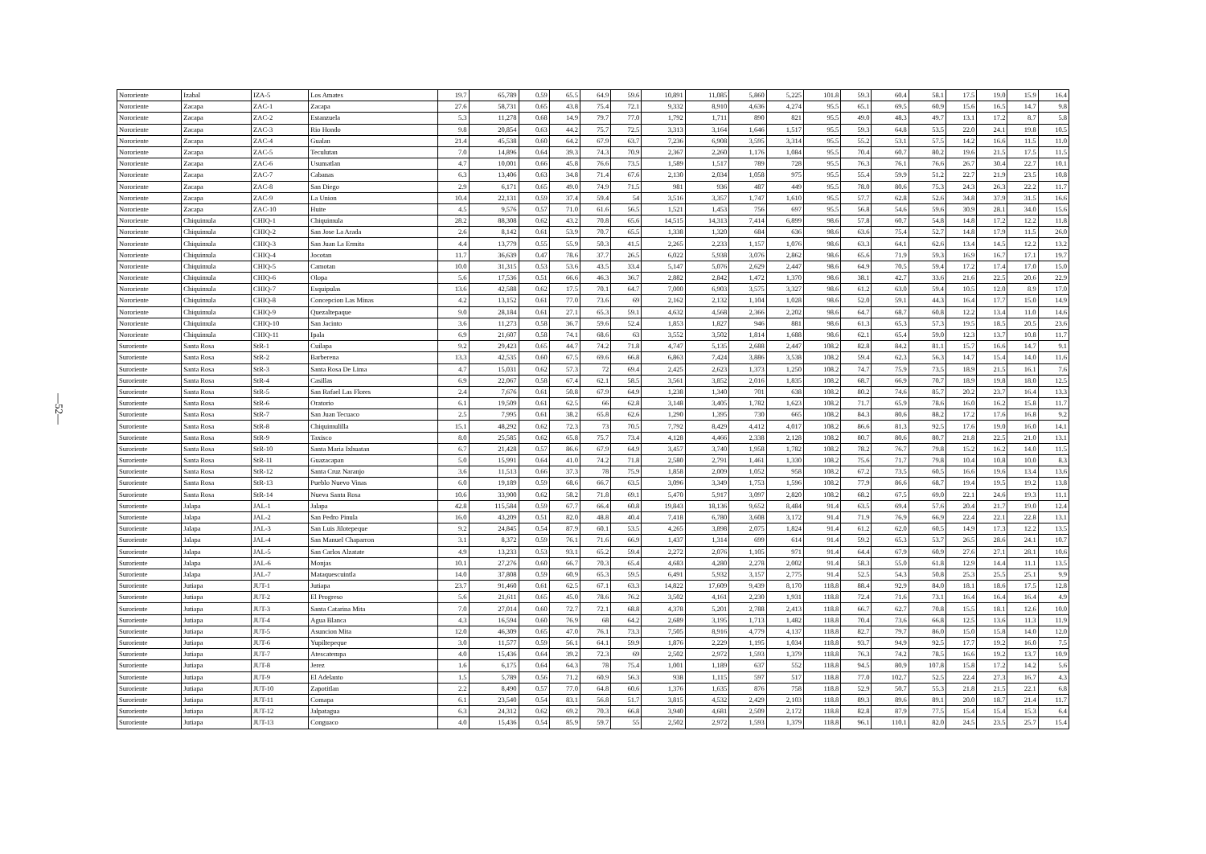—52—
| Nororiente | Izabal | IZA-5 | Los Amates | 19.7 | 65,789 | 0.59 | 65.5 | 64.9 | 59.6 | 10,891 | 11,085 | 5,860 | 5,225 | 101.8 | 59.3 | 60.4 | 58.1 | 17.5 | 19.0 | 15.9 | 16.4 |
| Nororiente | Zacapa | ZAC-1 | Zacapa | 27.6 | 58,731 | 0.65 | 43.8 | 75.4 | 72.1 | 9,332 | 8,910 | 4,636 | 4,274 | 95.5 | 65.1 | 69.5 | 60.9 | 15.6 | 16.5 | 14.7 | 9.8 |
| Nororiente | Zacapa | ZAC-2 | Estanzuela | 5.3 | 11,278 | 0.68 | 14.9 | 79.7 | 77.0 | 1,792 | 1,711 | 890 | 821 | 95.5 | 49.0 | 48.3 | 49.7 | 13.1 | 17.2 | 8.7 | 5.8 |
| Nororiente | Zacapa | ZAC-3 | Rio Hondo | 9.8 | 20,854 | 0.63 | 44.2 | 75.7 | 72.5 | 3,313 | 3,164 | 1,646 | 1,517 | 95.5 | 59.3 | 64.8 | 53.5 | 22.0 | 24.1 | 19.8 | 10.5 |
| Nororiente | Zacapa | ZAC-4 | Gualan | 21.4 | 45,538 | 0.60 | 64.2 | 67.9 | 63.7 | 7,236 | 6,908 | 3,595 | 3,314 | 95.5 | 55.2 | 53.1 | 57.5 | 14.2 | 16.6 | 11.5 | 11.0 |
| Nororiente | Zacapa | ZAC-5 | Teculutan | 7.0 | 14,896 | 0.64 | 39.3 | 74.3 | 70.9 | 2,367 | 2,260 | 1,176 | 1,084 | 95.5 | 70.4 | 60.7 | 80.2 | 19.6 | 21.5 | 17.5 | 11.5 |
| Nororiente | Zacapa | ZAC-6 | Usumatlan | 4.7 | 10,001 | 0.66 | 45.8 | 76.6 | 73.5 | 1,589 | 1,517 | 789 | 728 | 95.5 | 76.3 | 76.1 | 76.6 | 26.7 | 30.4 | 22.7 | 10.1 |
| Nororiente | Zacapa | ZAC-7 | Cabanas | 6.3 | 13,406 | 0.63 | 34.8 | 71.4 | 67.6 | 2,130 | 2,034 | 1,058 | 975 | 95.5 | 55.4 | 59.9 | 51.2 | 22.7 | 21.9 | 23.5 | 10.8 |
| Nororiente | Zacapa | ZAC-8 | San Diego | 2.9 | 6,171 | 0.65 | 49.0 | 74.9 | 71.5 | 981 | 936 | 487 | 449 | 95.5 | 78.0 | 80.6 | 75.3 | 24.3 | 26.3 | 22.2 | 11.7 |
| Nororiente | Zacapa | ZAC-9 | La Union | 10.4 | 22,131 | 0.59 | 37.4 | 59.4 | 54 | 3,516 | 3,357 | 1,747 | 1,610 | 95.5 | 57.7 | 62.8 | 52.6 | 34.8 | 37.9 | 31.5 | 16.6 |
| Nororiente | Zacapa | ZAC-10 | Huite | 4.5 | 9,576 | 0.57 | 71.0 | 61.6 | 56.5 | 1,521 | 1,453 | 756 | 697 | 95.5 | 56.8 | 54.6 | 59.6 | 30.9 | 28.1 | 34.0 | 15.6 |
| Nororiente | Chiquimula | CHIQ-1 | Chiquimula | 28.2 | 88,308 | 0.62 | 43.2 | 70.8 | 65.6 | 14,515 | 14,313 | 7,414 | 6,899 | 98.6 | 57.8 | 60.7 | 54.8 | 14.8 | 17.2 | 12.2 | 11.8 |
| Nororiente | Chiquimula | CHIQ-2 | San Jose La Arada | 2.6 | 8,142 | 0.61 | 53.9 | 70.7 | 65.5 | 1,338 | 1,320 | 684 | 636 | 98.6 | 63.6 | 75.4 | 52.7 | 14.8 | 17.9 | 11.5 | 26.0 |
| Nororiente | Chiquimula | CHIQ-3 | San Juan La Ermita | 4.4 | 13,779 | 0.55 | 55.9 | 50.3 | 41.5 | 2,265 | 2,233 | 1,157 | 1,076 | 98.6 | 63.3 | 64.1 | 62.6 | 13.4 | 14.5 | 12.2 | 13.2 |
| Nororiente | Chiquimula | CHIQ-4 | Jocotan | 11.7 | 36,639 | 0.47 | 78.6 | 37.7 | 26.5 | 6,022 | 5,938 | 3,076 | 2,862 | 98.6 | 65.6 | 71.9 | 59.3 | 16.9 | 16.7 | 17.1 | 19.7 |
| Nororiente | Chiquimula | CHIQ-5 | Camotan | 10.0 | 31,315 | 0.53 | 53.6 | 43.5 | 33.4 | 5,147 | 5,076 | 2,629 | 2,447 | 98.6 | 64.9 | 70.5 | 59.4 | 17.2 | 17.4 | 17.0 | 15.0 |
| Nororiente | Chiquimula | CHIQ-6 | Olopa | 5.6 | 17,536 | 0.51 | 66.6 | 46.3 | 36.7 | 2,882 | 2,842 | 1,472 | 1,370 | 98.6 | 38.1 | 42.7 | 33.6 | 21.6 | 22.5 | 20.6 | 22.9 |
| Nororiente | Chiquimula | CHIQ-7 | Esquipulas | 13.6 | 42,588 | 0.62 | 17.5 | 70.1 | 64.7 | 7,000 | 6,903 | 3,575 | 3,327 | 98.6 | 61.2 | 63.0 | 59.4 | 10.5 | 12.0 | 8.9 | 17.0 |
| Nororiente | Chiquimula | CHIQ-8 | Concepcion Las Minas | 4.2 | 13,152 | 0.61 | 77.0 | 73.6 | 69 | 2,162 | 2,132 | 1,104 | 1,028 | 98.6 | 52.0 | 59.1 | 44.3 | 16.4 | 17.7 | 15.0 | 14.9 |
| Nororiente | Chiquimula | CHIQ-9 | Quezaltepaque | 9.0 | 28,184 | 0.61 | 27.1 | 65.3 | 59.1 | 4,632 | 4,568 | 2,366 | 2,202 | 98.6 | 64.7 | 68.7 | 60.8 | 12.2 | 13.4 | 11.0 | 14.6 |
| Nororiente | Chiquimula | CHIQ-10 | San Jacinto | 3.6 | 11,273 | 0.58 | 36.7 | 59.6 | 52.4 | 1,853 | 1,827 | 946 | 881 | 98.6 | 61.3 | 65.3 | 57.3 | 19.5 | 18.5 | 20.5 | 23.6 |
| Nororiente | Chiquimula | CHIQ-11 | Ipala | 6.9 | 21,607 | 0.58 | 74.1 | 68.6 | 63 | 3,552 | 3,502 | 1,814 | 1,688 | 98.6 | 62.1 | 65.4 | 59.0 | 12.3 | 13.7 | 10.8 | 11.7 |
| Suroriente | Santa Rosa | StR-1 | Cuilapa | 9.2 | 29,423 | 0.65 | 44.7 | 74.2 | 71.8 | 4,747 | 5,135 | 2,688 | 2,447 | 108.2 | 82.8 | 84.2 | 81.1 | 15.7 | 16.6 | 14.7 | 9.1 |
| Suroriente | Santa Rosa | StR-2 | Barberena | 13.3 | 42,535 | 0.60 | 67.5 | 69.6 | 66.8 | 6,863 | 7,424 | 3,886 | 3,538 | 108.2 | 59.4 | 62.3 | 56.3 | 14.7 | 15.4 | 14.0 | 11.6 |
| Suroriente | Santa Rosa | StR-3 | Santa Rosa De Lima | 4.7 | 15,031 | 0.62 | 57.3 | 72 | 69.4 | 2,425 | 2,623 | 1,373 | 1,250 | 108.2 | 74.7 | 75.9 | 73.5 | 18.9 | 21.5 | 16.1 | 7.6 |
| Suroriente | Santa Rosa | StR-4 | Casillas | 6.9 | 22,067 | 0.58 | 67.4 | 62.1 | 58.5 | 3,561 | 3,852 | 2,016 | 1,835 | 108.2 | 68.7 | 66.9 | 70.7 | 18.9 | 19.8 | 18.0 | 12.5 |
| Suroriente | Santa Rosa | StR-5 | San Rafael Las Flores | 2.4 | 7,676 | 0.61 | 50.8 | 67.9 | 64.9 | 1,238 | 1,340 | 701 | 638 | 108.2 | 80.2 | 74.6 | 85.7 | 20.2 | 23.7 | 16.4 | 13.3 |
| Suroriente | Santa Rosa | StR-6 | Oratorio | 6.1 | 19,509 | 0.61 | 62.5 | 66 | 62.8 | 3,148 | 3,405 | 1,782 | 1,623 | 108.2 | 71.7 | 65.9 | 78.6 | 16.0 | 16.2 | 15.8 | 11.7 |
| Suroriente | Santa Rosa | StR-7 | San Juan Tecuaco | 2.5 | 7,995 | 0.61 | 38.2 | 65.8 | 62.6 | 1,290 | 1,395 | 730 | 665 | 108.2 | 84.3 | 80.6 | 88.2 | 17.2 | 17.6 | 16.8 | 9.2 |
| Suroriente | Santa Rosa | StR-8 | Chiquimulilla | 15.1 | 48,292 | 0.62 | 72.3 | 73 | 70.5 | 7,792 | 8,429 | 4,412 | 4,017 | 108.2 | 86.6 | 81.3 | 92.5 | 17.6 | 19.0 | 16.0 | 14.1 |
| Suroriente | Santa Rosa | StR-9 | Taxisco | 8.0 | 25,585 | 0.62 | 65.8 | 75.7 | 73.4 | 4,128 | 4,466 | 2,338 | 2,128 | 108.2 | 80.7 | 80.6 | 80.7 | 21.8 | 22.5 | 21.0 | 13.1 |
| Suroriente | Santa Rosa | StR-10 | Santa Maria Ixhuatan | 6.7 | 21,428 | 0.57 | 86.6 | 67.9 | 64.9 | 3,457 | 3,740 | 1,958 | 1,782 | 108.2 | 78.2 | 76.7 | 79.8 | 15.2 | 16.2 | 14.0 | 11.5 |
| Suroriente | Santa Rosa | StR-11 | Guazacapan | 5.0 | 15,991 | 0.64 | 41.0 | 74.2 | 71.8 | 2,580 | 2,791 | 1,461 | 1,330 | 108.2 | 75.6 | 71.7 | 79.8 | 10.4 | 10.8 | 10.0 | 8.3 |
| Suroriente | Santa Rosa | StR-12 | Santa Cruz Naranjo | 3.6 | 11,513 | 0.66 | 37.3 | 78 | 75.9 | 1,858 | 2,009 | 1,052 | 958 | 108.2 | 67.2 | 73.5 | 60.5 | 16.6 | 19.6 | 13.4 | 13.6 |
| Suroriente | Santa Rosa | StR-13 | Pueblo Nuevo Vinas | 6.0 | 19,189 | 0.59 | 68.6 | 66.7 | 63.5 | 3,096 | 3,349 | 1,753 | 1,596 | 108.2 | 77.9 | 86.6 | 68.7 | 19.4 | 19.5 | 19.2 | 13.8 |
| Suroriente | Santa Rosa | StR-14 | Nueva Santa Rosa | 10.6 | 33,900 | 0.62 | 58.2 | 71.8 | 69.1 | 5,470 | 5,917 | 3,097 | 2,820 | 108.2 | 68.2 | 67.5 | 69.0 | 22.1 | 24.6 | 19.3 | 11.1 |
| Suroriente | Jalapa | JAL-1 | Jalapa | 42.8 | 115,584 | 0.59 | 67.7 | 66.4 | 60.8 | 19,843 | 18,136 | 9,652 | 8,484 | 91.4 | 63.5 | 69.4 | 57.6 | 20.4 | 21.7 | 19.0 | 12.4 |
| Suroriente | Jalapa | JAL-2 | San Pedro Pinula | 16.0 | 43,209 | 0.51 | 82.0 | 48.8 | 40.4 | 7,418 | 6,780 | 3,608 | 3,172 | 91.4 | 71.9 | 76.9 | 66.9 | 22.4 | 22.1 | 22.8 | 13.1 |
| Suroriente | Jalapa | JAL-3 | San Luis Jilotepeque | 9.2 | 24,845 | 0.54 | 87.9 | 60.1 | 53.5 | 4,265 | 3,898 | 2,075 | 1,824 | 91.4 | 61.2 | 62.0 | 60.5 | 14.9 | 17.3 | 12.2 | 13.5 |
| Suroriente | Jalapa | JAL-4 | San Manuel Chaparron | 3.1 | 8,372 | 0.59 | 76.1 | 71.6 | 66.9 | 1,437 | 1,314 | 699 | 614 | 91.4 | 59.2 | 65.3 | 53.7 | 26.5 | 28.6 | 24.1 | 10.7 |
| Suroriente | Jalapa | JAL-5 | San Carlos Alzatate | 4.9 | 13,233 | 0.53 | 93.1 | 65.2 | 59.4 | 2,272 | 2,076 | 1,105 | 971 | 91.4 | 64.4 | 67.9 | 60.9 | 27.6 | 27.1 | 28.1 | 10.6 |
| Suroriente | Jalapa | JAL-6 | Monjas | 10.1 | 27,276 | 0.60 | 66.7 | 70.3 | 65.4 | 4,683 | 4,280 | 2,278 | 2,002 | 91.4 | 58.3 | 55.0 | 61.8 | 12.9 | 14.4 | 11.1 | 13.5 |
| Suroriente | Jalapa | JAL-7 | Mataquescuintla | 14.0 | 37,808 | 0.59 | 60.9 | 65.3 | 59.5 | 6,491 | 5,932 | 3,157 | 2,775 | 91.4 | 52.5 | 54.3 | 50.8 | 25.3 | 25.5 | 25.1 | 9.9 |
| Suroriente | Jutiapa | JUT-1 | Jutiapa | 23.7 | 91,460 | 0.61 | 62.5 | 67.1 | 63.3 | 14,822 | 17,609 | 9,439 | 8,170 | 118.8 | 88.4 | 92.9 | 84.0 | 18.1 | 18.6 | 17.5 | 12.8 |
| Suroriente | Jutiapa | JUT-2 | El Progreso | 5.6 | 21,611 | 0.65 | 45.0 | 78.6 | 76.2 | 3,502 | 4,161 | 2,230 | 1,931 | 118.8 | 72.4 | 71.6 | 73.1 | 16.4 | 16.4 | 16.4 | 4.9 |
| Suroriente | Jutiapa | JUT-3 | Santa Catarina Mita | 7.0 | 27,014 | 0.60 | 72.7 | 72.1 | 68.8 | 4,378 | 5,201 | 2,788 | 2,413 | 118.8 | 66.7 | 62.7 | 70.8 | 15.5 | 18.1 | 12.6 | 10.0 |
| Suroriente | Jutiapa | JUT-4 | Agua Blanca | 4.3 | 16,594 | 0.60 | 76.9 | 68 | 64.2 | 2,689 | 3,195 | 1,713 | 1,482 | 118.8 | 70.4 | 73.6 | 66.8 | 12.5 | 13.6 | 11.3 | 11.9 |
| Suroriente | Jutiapa | JUT-5 | Asuncion Mita | 12.0 | 46,309 | 0.65 | 47.0 | 76.1 | 73.3 | 7,505 | 8,916 | 4,779 | 4,137 | 118.8 | 82.7 | 79.7 | 86.0 | 15.0 | 15.8 | 14.0 | 12.0 |
| Suroriente | Jutiapa | JUT-6 | Yupiltepeque | 3.0 | 11,577 | 0.59 | 56.1 | 64.1 | 59.9 | 1,876 | 2,229 | 1,195 | 1,034 | 118.8 | 93.7 | 94.9 | 92.5 | 17.7 | 19.2 | 16.0 | 7.5 |
| Suroriente | Jutiapa | JUT-7 | Atescatempa | 4.0 | 15,436 | 0.64 | 39.2 | 72.3 | 69 | 2,502 | 2,972 | 1,593 | 1,379 | 118.8 | 76.3 | 74.2 | 78.5 | 16.6 | 19.2 | 13.7 | 10.9 |
| Suroriente | Jutiapa | JUT-8 | Jerez | 1.6 | 6,175 | 0.64 | 64.3 | 78 | 75.4 | 1,001 | 1,189 | 637 | 552 | 118.8 | 94.5 | 80.9 | 107.8 | 15.8 | 17.2 | 14.2 | 5.6 |
| Suroriente | Jutiapa | JUT-9 | El Adelanto | 1.5 | 5,789 | 0.56 | 71.2 | 60.9 | 56.3 | 938 | 1,115 | 597 | 517 | 118.8 | 77.0 | 102.7 | 52.5 | 22.4 | 27.3 | 16.7 | 4.3 |
| Suroriente | Jutiapa | JUT-10 | Zapotitlan | 2.2 | 8,490 | 0.57 | 77.0 | 64.8 | 60.6 | 1,376 | 1,635 | 876 | 758 | 118.8 | 52.9 | 50.7 | 55.3 | 21.8 | 21.5 | 22.1 | 6.8 |
| Suroriente | Jutiapa | JUT-11 | Comapa | 6.1 | 23,540 | 0.54 | 83.1 | 56.8 | 51.7 | 3,815 | 4,532 | 2,429 | 2,103 | 118.8 | 89.3 | 89.6 | 89.1 | 20.0 | 18.7 | 21.4 | 11.7 |
| Suroriente | Jutiapa | JUT-12 | Jalpatagua | 6.3 | 24,312 | 0.62 | 69.2 | 70.3 | 66.8 | 3,940 | 4,681 | 2,509 | 2,172 | 118.8 | 82.8 | 87.9 | 77.5 | 15.4 | 15.4 | 15.3 | 6.4 |
| Suroriente | Jutiapa | JUT-13 | Conguaco | 4.0 | 15,436 | 0.54 | 85.9 | 59.7 | 55 | 2,502 | 2,972 | 1,593 | 1,379 | 118.8 | 96.1 | 110.1 | 82.0 | 24.5 | 23.5 | 25.7 | 15.4 |